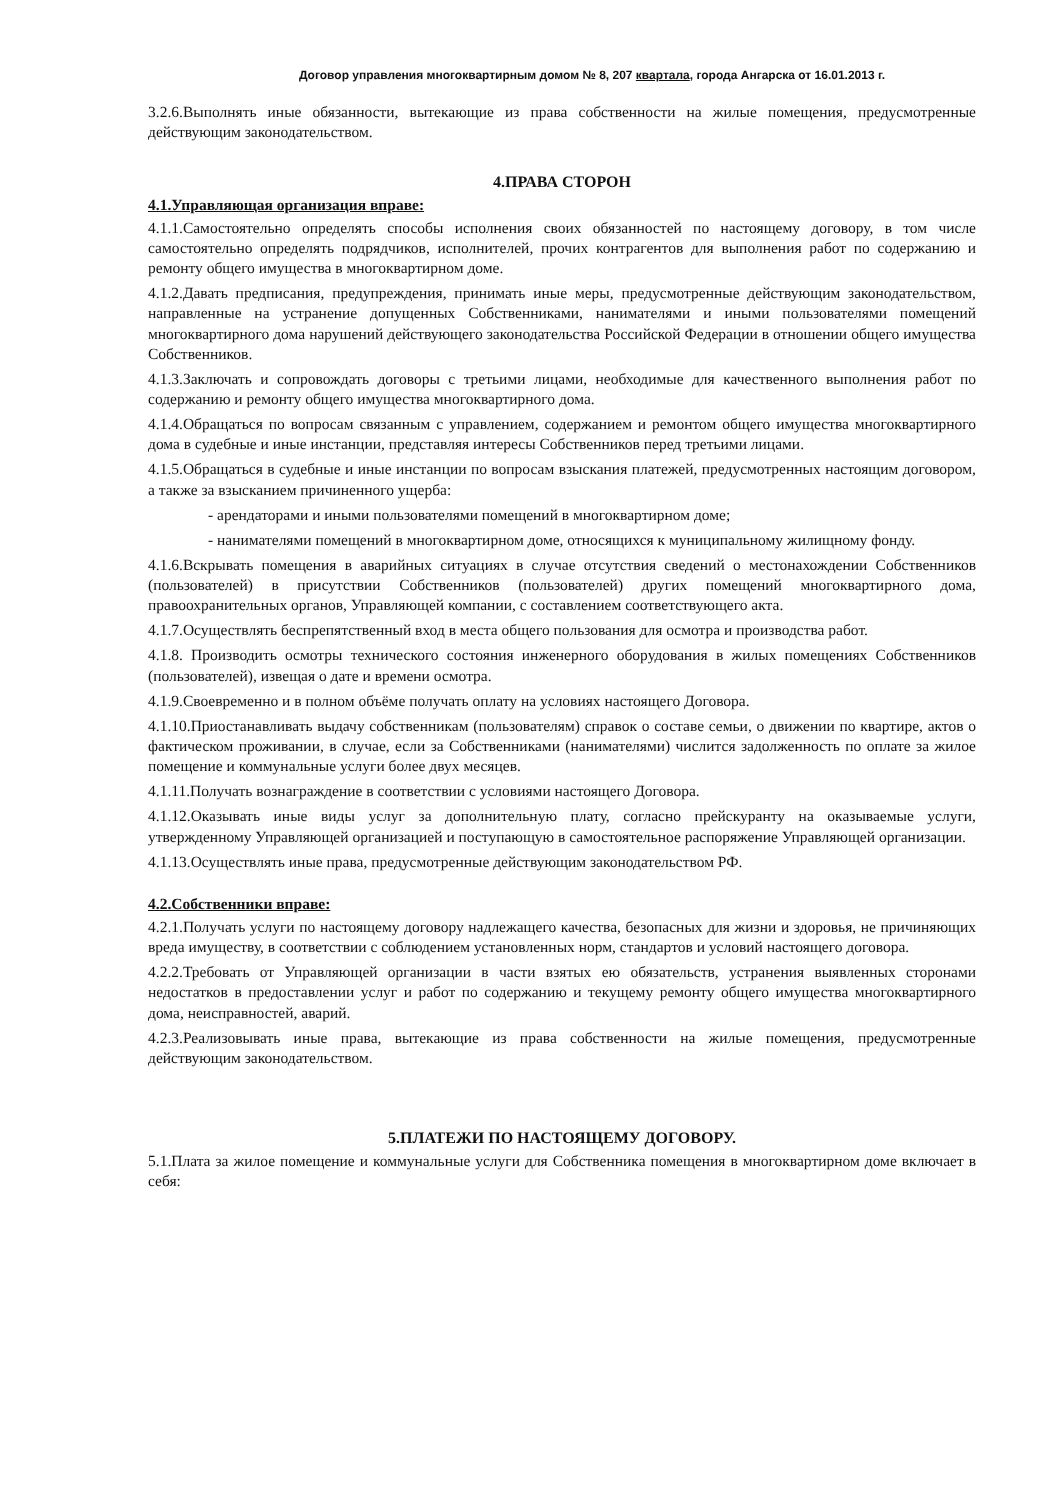Договор управления многоквартирным домом № 8, 207 квартала, города Ангарска от 16.01.2013 г.
3.2.6.Выполнять иные обязанности, вытекающие из права собственности на жилые помещения, предусмотренные действующим законодательством.
4.ПРАВА СТОРОН
4.1.Управляющая организация вправе:
4.1.1.Самостоятельно определять способы исполнения своих обязанностей по настоящему договору, в том числе самостоятельно определять подрядчиков, исполнителей, прочих контрагентов для выполнения работ по содержанию и ремонту общего имущества в многоквартирном доме.
4.1.2.Давать предписания, предупреждения, принимать иные меры, предусмотренные действующим законодательством, направленные на устранение допущенных Собственниками, нанимателями и иными пользователями помещений многоквартирного дома нарушений действующего законодательства Российской Федерации в отношении общего имущества Собственников.
4.1.3.Заключать и сопровождать договоры с третьими лицами, необходимые для качественного выполнения работ по содержанию и ремонту общего имущества многоквартирного дома.
4.1.4.Обращаться по вопросам связанным с управлением, содержанием и ремонтом общего имущества многоквартирного дома в судебные и иные инстанции, представляя интересы Собственников перед третьими лицами.
4.1.5.Обращаться в судебные и иные инстанции по вопросам взыскания платежей, предусмотренных настоящим договором, а также за взысканием причиненного ущерба:
- арендаторами и иными пользователями помещений в многоквартирном доме;
- нанимателями помещений в многоквартирном доме, относящихся к муниципальному жилищному фонду.
4.1.6.Вскрывать помещения в аварийных ситуациях в случае отсутствия сведений о местонахождении Собственников (пользователей) в присутствии Собственников (пользователей) других помещений многоквартирного дома, правоохранительных органов, Управляющей компании, с составлением соответствующего акта.
4.1.7.Осуществлять беспрепятственный вход в места общего пользования для осмотра и производства работ.
4.1.8. Производить осмотры технического состояния инженерного оборудования в жилых помещениях Собственников (пользователей), извещая о дате и времени осмотра.
4.1.9.Своевременно и в полном объёме получать оплату на условиях настоящего Договора.
4.1.10.Приостанавливать выдачу собственникам (пользователям) справок о составе семьи, о движении по квартире, актов о фактическом проживании, в случае, если за Собственниками (нанимателями) числится задолженность по оплате за жилое помещение и коммунальные услуги более двух месяцев.
4.1.11.Получать вознаграждение в соответствии с условиями настоящего Договора.
4.1.12.Оказывать иные виды услуг за дополнительную плату, согласно прейскуранту на оказываемые услуги, утвержденному Управляющей организацией и поступающую в самостоятельное распоряжение Управляющей организации.
4.1.13.Осуществлять иные права, предусмотренные действующим законодательством РФ.
4.2.Собственники вправе:
4.2.1.Получать услуги по настоящему договору надлежащего качества, безопасных для жизни и здоровья, не причиняющих вреда имуществу, в соответствии с соблюдением установленных норм, стандартов и условий настоящего договора.
4.2.2.Требовать от Управляющей организации в части взятых ею обязательств, устранения выявленных сторонами недостатков в предоставлении услуг и работ по содержанию и текущему ремонту общего имущества многоквартирного дома, неисправностей, аварий.
4.2.3.Реализовывать иные права, вытекающие из права собственности на жилые помещения, предусмотренные действующим законодательством.
5.ПЛАТЕЖИ ПО НАСТОЯЩЕМУ ДОГОВОРУ.
5.1.Плата за жилое помещение и коммунальные услуги для Собственника помещения в многоквартирном доме включает в себя: